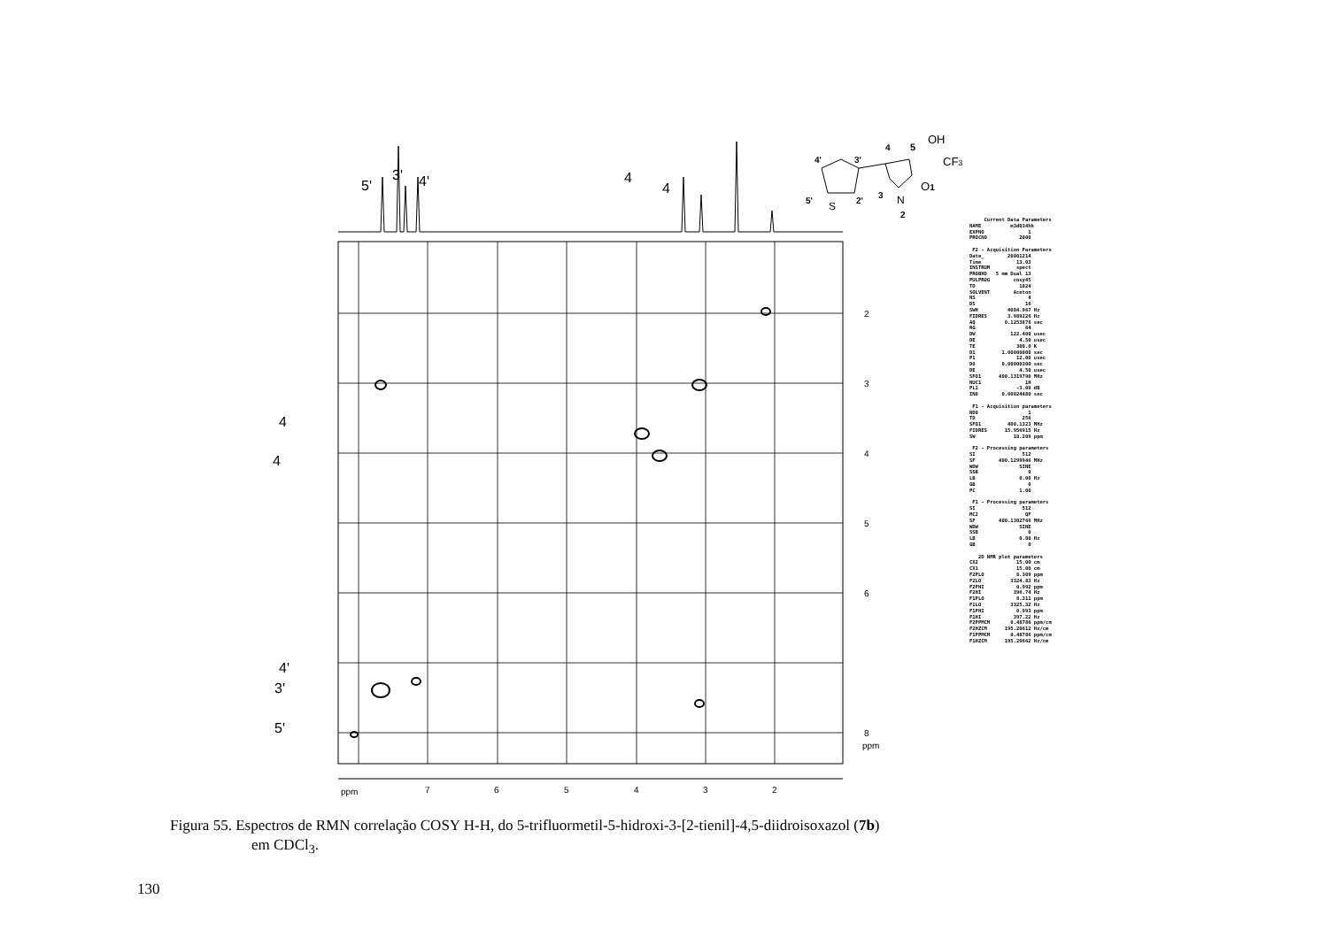5'
3'
4'
4
4
4
4
4'
3'
5'
ppm
7
6
5
4
3
2
2
3
4
5
6
8
ppm
4'
3'
4
5
OH
CF3
5'
S
2'
3
N
O1
2
Current Data Parameters NAME m3d034hh EXPNO 1 PROCNO 2000 F2 - Acquisition Parameters Date_ 20001214 Time 13.03 INSTRUM spect PROBHD 5 mm Dual 13 PULPROG cosy45 TD 1024 SOLVENT Aceton NS 4 DS 16 SWH 4084.967 Hz FIDRES 3.989226 Hz AQ 0.1253876 sec RG 64 DW 122.400 usec DE 4.50 usec TE 300.0 K D1 1.00000000 sec P1 12.00 usec D0 0.00000300 sec DE 4.50 usec SFO1 400.1319790 MHz NUC1 1H PL1 -3.00 dB IN0 0.00024480 sec F1 - Acquisition parameters ND0 1 TD 256 SFO1 400.1323 MHz FIDRES 15.956915 Hz SW 10.209 ppm F2 - Processing parameters SI 512 SF 400.1299946 MHz WDW SINE SSB 0 LB 0.00 Hz GB 0 PC 1.00 F1 - Processing parameters SI 512 MC2 QF SF 400.1302766 MHz WDW SINE SSB 0 LB 0.00 Hz GB 0 2D NMR plot parameters CX2 15.00 cm CX1 15.00 cm F2PLO 8.309 ppm F2LO 3324.83 Hz F2PHI 0.992 ppm F2HI 396.74 Hz F1PLO 8.311 ppm F1LO 3325.32 Hz F1PHI 0.993 ppm F1HI 397.22 Hz F2PPMCM 0.48786 ppm/cm F2HZCM 195.20612 Hz/cm F1PPMCM 0.48786 ppm/cm F1HZCM 195.20662 Hz/cm
Figura 55. Espectros de RMN correlação COSY H-H, do 5-trifluormetil-5-hidroxi-3-[2-tienil]-4,5-diidroisoxazol (7b)
em CDCl<sub>3</sub>.
130